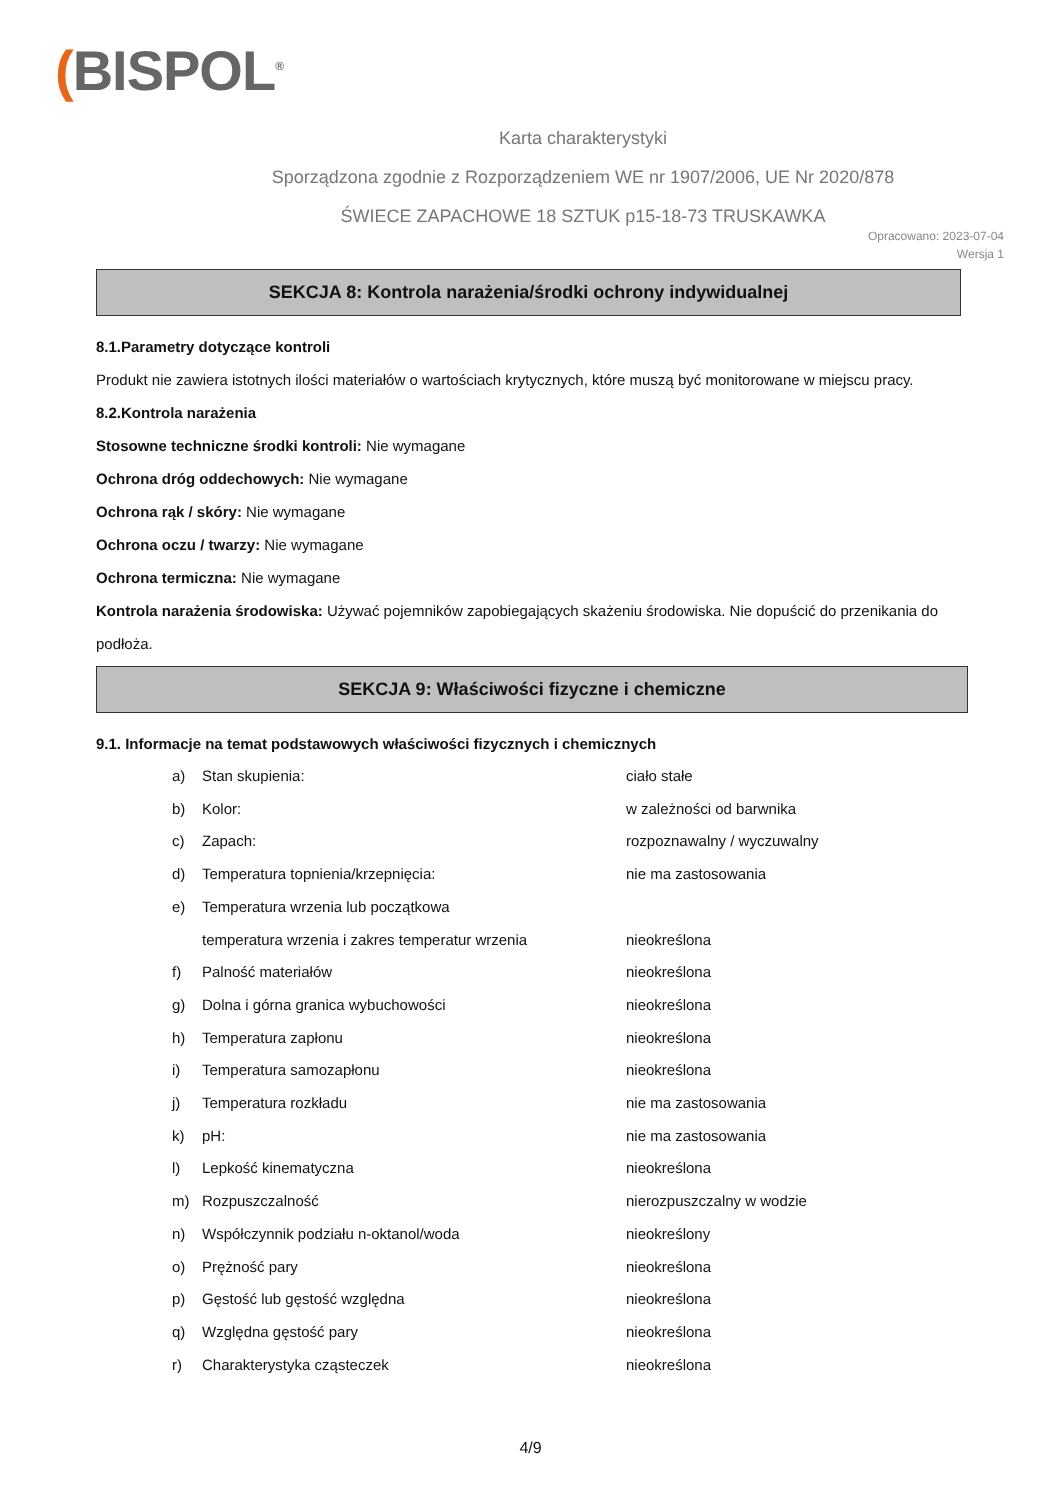(BISPOL<sup>®</sup>
Karta charakterystyki
Sporządzona zgodnie z Rozporządzeniem WE nr 1907/2006, UE Nr 2020/878
ŚWIECE ZAPACHOWE 18 SZTUK p15-18-73 TRUSKAWKA
Opracowano: 2023-07-04
Wersja 1
SEKCJA 8: Kontrola narażenia/środki ochrony indywidualnej
8.1.Parametry dotyczące kontroli
Produkt nie zawiera istotnych ilości materiałów o wartościach krytycznych, które muszą być monitorowane w miejscu pracy.
8.2.Kontrola narażenia
Stosowne techniczne środki kontroli: Nie wymagane
Ochrona dróg oddechowych: Nie wymagane
Ochrona rąk / skóry: Nie wymagane
Ochrona oczu / twarzy: Nie wymagane
Ochrona termiczna: Nie wymagane
Kontrola narażenia środowiska: Używać pojemników zapobiegających skażeniu środowiska. Nie dopuścić do przenikania do podłoża.
SEKCJA 9: Właściwości fizyczne i chemiczne
9.1. Informacje na temat podstawowych właściwości fizycznych i chemicznych
a) Stan skupienia: ciało stałe
b) Kolor: w zależności od barwnika
c) Zapach: rozpoznawalny / wyczuwalny
d) Temperatura topnienia/krzepnięcia: nie ma zastosowania
e) Temperatura wrzenia lub początkowa
temperatura wrzenia i zakres temperatur wrzenia nieokreślona
f) Palność materiałów nieokreślona
g) Dolna i górna granica wybuchowości nieokreślona
h) Temperatura zapłonu nieokreślona
i) Temperatura samozapłonu nieokreślona
j) Temperatura rozkładu nie ma zastosowania
k) pH: nie ma zastosowania
l) Lepkość kinematyczna nieokreślona
m) Rozpuszczalność nierozpuszczalny w wodzie
n) Współczynnik podziału n-oktanol/woda nieokreślony
o) Prężność pary nieokreślona
p) Gęstość lub gęstość względna nieokreślona
q) Względna gęstość pary nieokreślona
r) Charakterystyka cząsteczek nieokreślona
4/9